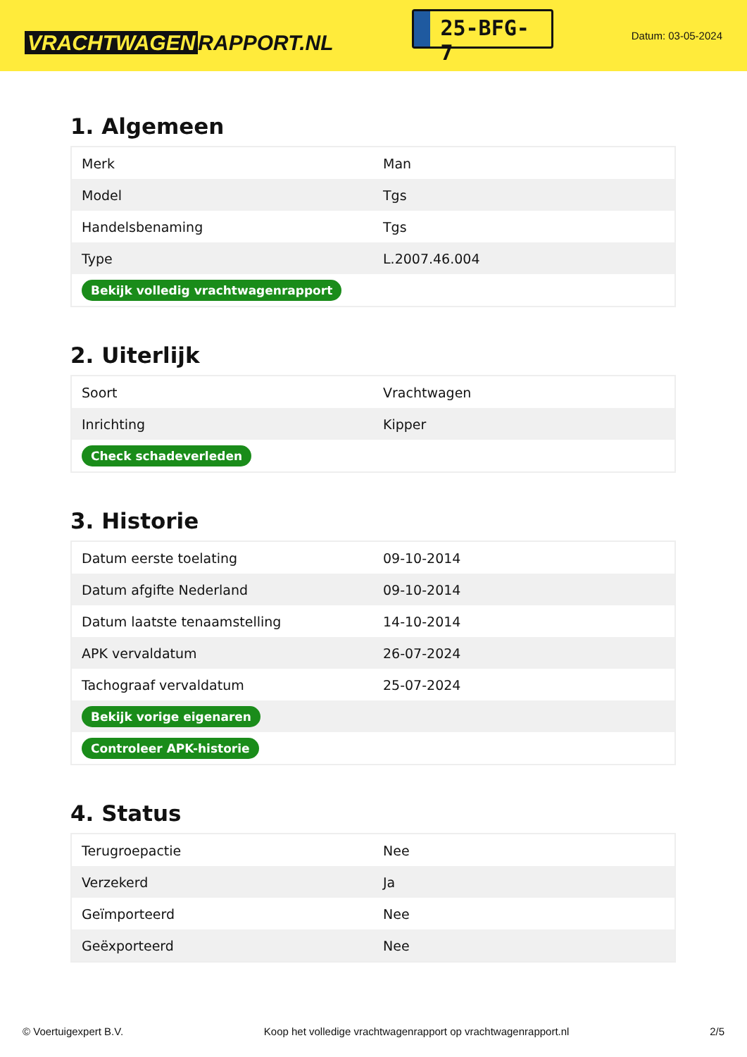VRACHTWAGEN RAPPORT.NL
25-BFG-7
Datum: 03-05-2024
1. Algemeen
| Merk | Man |
| Model | Tgs |
| Handelsbenaming | Tgs |
| Type | L.2007.46.004 |
| Bekijk volledig vrachtwagenrapport | |
2. Uiterlijk
| Soort | Vrachtwagen |
| Inrichting | Kipper |
| Check schadeverleden | |
3. Historie
| Datum eerste toelating | 09-10-2014 |
| Datum afgifte Nederland | 09-10-2014 |
| Datum laatste tenaamstelling | 14-10-2014 |
| APK vervaldatum | 26-07-2024 |
| Tachograaf vervaldatum | 25-07-2024 |
| Bekijk vorige eigenaren | |
| Controleer APK-historie | |
4. Status
| Terugroepactie | Nee |
| Verzekerd | Ja |
| Geïmporteerd | Nee |
| Geëxporteerd | Nee |
© Voertuigexpert B.V. Koop het volledige vrachtwagenrapport op vrachtwagenrapport.nl 2/5